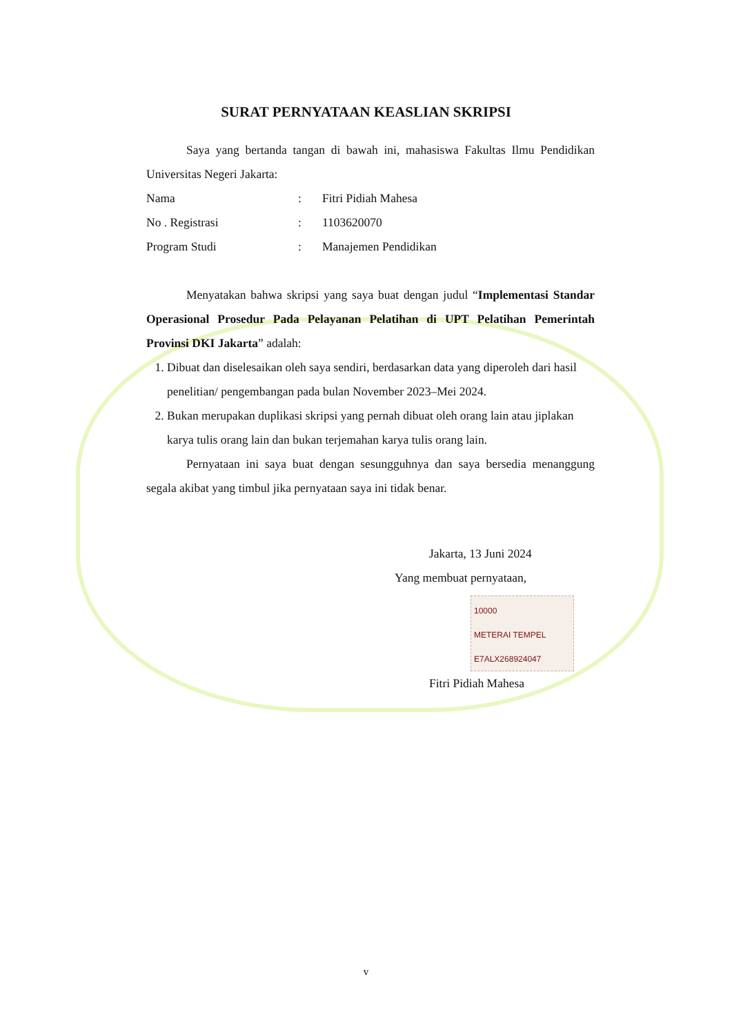SURAT PERNYATAAN KEASLIAN SKRIPSI
Saya yang bertanda tangan di bawah ini, mahasiswa Fakultas Ilmu Pendidikan Universitas Negeri Jakarta:
Nama: Fitri Pidiah Mahesa
No . Registrasi: 1103620070
Program Studi: Manajemen Pendidikan
Menyatakan bahwa skripsi yang saya buat dengan judul “Implementasi Standar Operasional Prosedur Pada Pelayanan Pelatihan di UPT Pelatihan Pemerintah Provinsi DKI Jakarta” adalah:
1. Dibuat dan diselesaikan oleh saya sendiri, berdasarkan data yang diperoleh dari hasil penelitian/ pengembangan pada bulan November 2023–Mei 2024.
2. Bukan merupakan duplikasi skripsi yang pernah dibuat oleh orang lain atau jiplakan karya tulis orang lain dan bukan terjemahan karya tulis orang lain.
Pernyataan ini saya buat dengan sesungguhnya dan saya bersedia menanggung segala akibat yang timbul jika pernyataan saya ini tidak benar.
Jakarta, 13 Juni 2024
Yang membuat pernyataan,
10000
METERAI TEMPEL
E7ALX268924047
Fitri Pidiah Mahesa
v